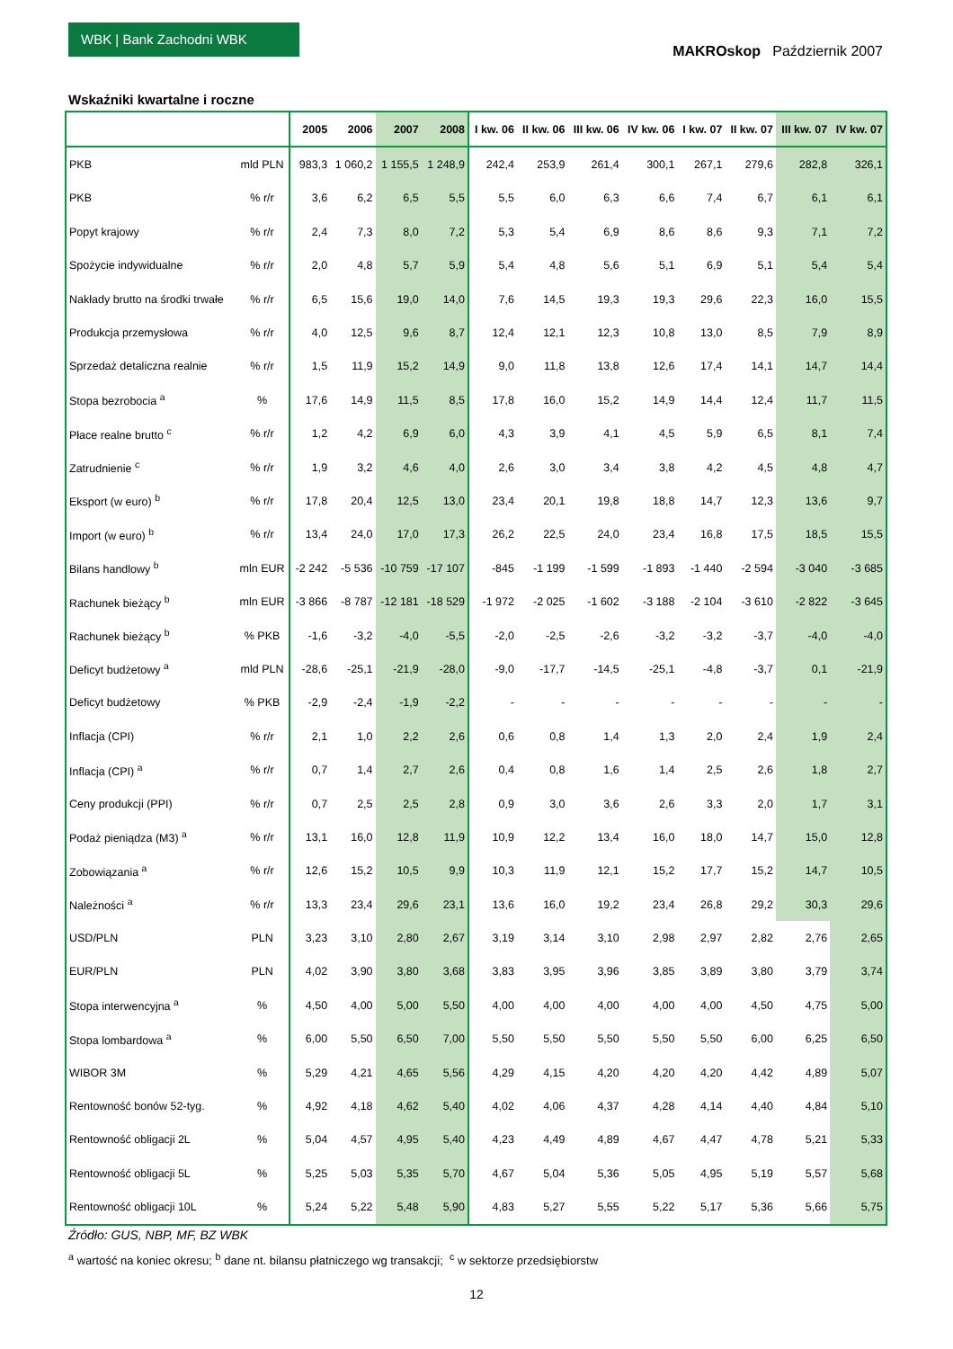WBK | Bank Zachodni WBK
MAKROskop Październik 2007
Wskaźniki kwartalne i roczne
| | | 2005 | 2006 | 2007 | 2008 | I kw. 06 | II kw. 06 | III kw. 06 | IV kw. 06 | I kw. 07 | II kw. 07 | III kw. 07 | IV kw. 07 |
| --- | --- | --- | --- | --- | --- | --- | --- | --- | --- | --- | --- | --- | --- |
| PKB | mld PLN | 983,3 | 1 060,2 | 1 155,5 | 1 248,9 | 242,4 | 253,9 | 261,4 | 300,1 | 267,1 | 279,6 | 282,8 | 326,1 |
| PKB | % r/r | 3,6 | 6,2 | 6,5 | 5,5 | 5,5 | 6,0 | 6,3 | 6,6 | 7,4 | 6,7 | 6,1 | 6,1 |
| Popyt krajowy | % r/r | 2,4 | 7,3 | 8,0 | 7,2 | 5,3 | 5,4 | 6,9 | 8,6 | 8,6 | 9,3 | 7,1 | 7,2 |
| Spożycie indywidualne | % r/r | 2,0 | 4,8 | 5,7 | 5,9 | 5,4 | 4,8 | 5,6 | 5,1 | 6,9 | 5,1 | 5,4 | 5,4 |
| Nakłady brutto na środki trwałe | % r/r | 6,5 | 15,6 | 19,0 | 14,0 | 7,6 | 14,5 | 19,3 | 19,3 | 29,6 | 22,3 | 16,0 | 15,5 |
| Produkcja przemysłowa | % r/r | 4,0 | 12,5 | 9,6 | 8,7 | 12,4 | 12,1 | 12,3 | 10,8 | 13,0 | 8,5 | 7,9 | 8,9 |
| Sprzedaż detaliczna realnie | % r/r | 1,5 | 11,9 | 15,2 | 14,9 | 9,0 | 11,8 | 13,8 | 12,6 | 17,4 | 14,1 | 14,7 | 14,4 |
| Stopa bezrobocia <sup>a</sup> | % | 17,6 | 14,9 | 11,5 | 8,5 | 17,8 | 16,0 | 15,2 | 14,9 | 14,4 | 12,4 | 11,7 | 11,5 |
| Płace realne brutto <sup>c</sup> | % r/r | 1,2 | 4,2 | 6,9 | 6,0 | 4,3 | 3,9 | 4,1 | 4,5 | 5,9 | 6,5 | 8,1 | 7,4 |
| Zatrudnienie <sup>c</sup> | % r/r | 1,9 | 3,2 | 4,6 | 4,0 | 2,6 | 3,0 | 3,4 | 3,8 | 4,2 | 4,5 | 4,8 | 4,7 |
| Eksport (w euro) <sup>b</sup> | % r/r | 17,8 | 20,4 | 12,5 | 13,0 | 23,4 | 20,1 | 19,8 | 18,8 | 14,7 | 12,3 | 13,6 | 9,7 |
| Import (w euro) <sup>b</sup> | % r/r | 13,4 | 24,0 | 17,0 | 17,3 | 26,2 | 22,5 | 24,0 | 23,4 | 16,8 | 17,5 | 18,5 | 15,5 |
| Bilans handlowy <sup>b</sup> | mln EUR | -2 242 | -5 536 | -10 759 | -17 107 | -845 | -1 199 | -1 599 | -1 893 | -1 440 | -2 594 | -3 040 | -3 685 |
| Rachunek bieżący <sup>b</sup> | mln EUR | -3 866 | -8 787 | -12 181 | -18 529 | -1 972 | -2 025 | -1 602 | -3 188 | -2 104 | -3 610 | -2 822 | -3 645 |
| Rachunek bieżący <sup>b</sup> | % PKB | -1,6 | -3,2 | -4,0 | -5,5 | -2,0 | -2,5 | -2,6 | -3,2 | -3,2 | -3,7 | -4,0 | -4,0 |
| Deficyt budżetowy <sup>a</sup> | mld PLN | -28,6 | -25,1 | -21,9 | -28,0 | -9,0 | -17,7 | -14,5 | -25,1 | -4,8 | -3,7 | 0,1 | -21,9 |
| Deficyt budżetowy | % PKB | -2,9 | -2,4 | -1,9 | -2,2 | - | - | - | - | - | - | - | - |
| Inflacja (CPI) | % r/r | 2,1 | 1,0 | 2,2 | 2,6 | 0,6 | 0,8 | 1,4 | 1,3 | 2,0 | 2,4 | 1,9 | 2,4 |
| Inflacja (CPI) <sup>a</sup> | % r/r | 0,7 | 1,4 | 2,7 | 2,6 | 0,4 | 0,8 | 1,6 | 1,4 | 2,5 | 2,6 | 1,8 | 2,7 |
| Ceny produkcji (PPI) | % r/r | 0,7 | 2,5 | 2,5 | 2,8 | 0,9 | 3,0 | 3,6 | 2,6 | 3,3 | 2,0 | 1,7 | 3,1 |
| Podaż pieniądza (M3) <sup>a</sup> | % r/r | 13,1 | 16,0 | 12,8 | 11,9 | 10,9 | 12,2 | 13,4 | 16,0 | 18,0 | 14,7 | 15,0 | 12,8 |
| Zobowiązania <sup>a</sup> | % r/r | 12,6 | 15,2 | 10,5 | 9,9 | 10,3 | 11,9 | 12,1 | 15,2 | 17,7 | 15,2 | 14,7 | 10,5 |
| Należności <sup>a</sup> | % r/r | 13,3 | 23,4 | 29,6 | 23,1 | 13,6 | 16,0 | 19,2 | 23,4 | 26,8 | 29,2 | 30,3 | 29,6 |
| USD/PLN | PLN | 3,23 | 3,10 | 2,80 | 2,67 | 3,19 | 3,14 | 3,10 | 2,98 | 2,97 | 2,82 | 2,76 | 2,65 |
| EUR/PLN | PLN | 4,02 | 3,90 | 3,80 | 3,68 | 3,83 | 3,95 | 3,96 | 3,85 | 3,89 | 3,80 | 3,79 | 3,74 |
| Stopa interwencyjna <sup>a</sup> | % | 4,50 | 4,00 | 5,00 | 5,50 | 4,00 | 4,00 | 4,00 | 4,00 | 4,00 | 4,50 | 4,75 | 5,00 |
| Stopa lombardowa <sup>a</sup> | % | 6,00 | 5,50 | 6,50 | 7,00 | 5,50 | 5,50 | 5,50 | 5,50 | 5,50 | 6,00 | 6,25 | 6,50 |
| WIBOR 3M | % | 5,29 | 4,21 | 4,65 | 5,56 | 4,29 | 4,15 | 4,20 | 4,20 | 4,20 | 4,42 | 4,89 | 5,07 |
| Rentowność bonów 52-tyg. | % | 4,92 | 4,18 | 4,62 | 5,40 | 4,02 | 4,06 | 4,37 | 4,28 | 4,14 | 4,40 | 4,84 | 5,10 |
| Rentowność obligacji 2L | % | 5,04 | 4,57 | 4,95 | 5,40 | 4,23 | 4,49 | 4,89 | 4,67 | 4,47 | 4,78 | 5,21 | 5,33 |
| Rentowność obligacji 5L | % | 5,25 | 5,03 | 5,35 | 5,70 | 4,67 | 5,04 | 5,36 | 5,05 | 4,95 | 5,19 | 5,57 | 5,68 |
| Rentowność obligacji 10L | % | 5,24 | 5,22 | 5,48 | 5,90 | 4,83 | 5,27 | 5,55 | 5,22 | 5,17 | 5,36 | 5,66 | 5,75 |
Źródło: GUS, NBP, MF, BZ WBK
<sup>a</sup> wartość na koniec okresu; <sup>b</sup> dane nt. bilansu płatniczego wg transakcji; <sup>c</sup> w sektorze przedsiębiorstw
12